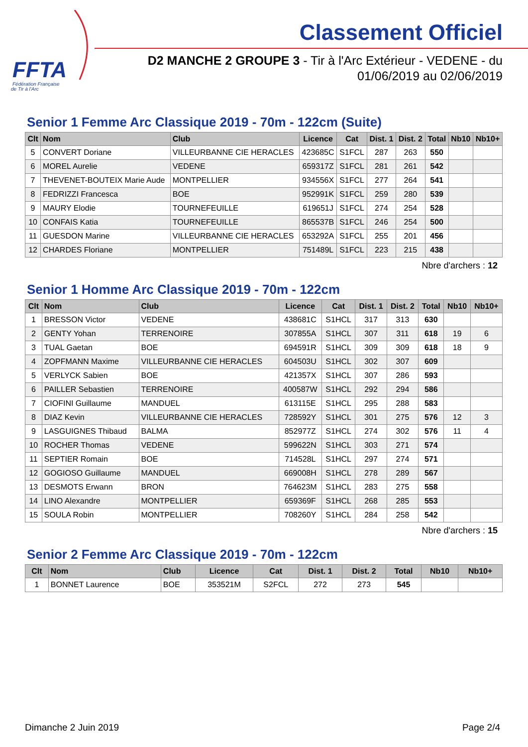FFTA
Fédération Française
de Tir à l'Arc
Classement Officiel
D2 MANCHE 2 GROUPE 3 - Tir à l'Arc Extérieur - VEDENE - du 01/06/2019 au 02/06/2019
Senior 1 Femme Arc Classique 2019 - 70m - 122cm (Suite)
| Clt | Nom | Club | Licence | Cat | Dist. 1 | Dist. 2 | Total | Nb10 | Nb10+ |
| --- | --- | --- | --- | --- | --- | --- | --- | --- | --- |
| 5 | CONVERT Doriane | VILLEURBANNE CIE HERACLES | 423685C | S1FCL | 287 | 263 | 550 | | |
| 6 | MOREL Aurelie | VEDENE | 659317Z | S1FCL | 281 | 261 | 542 | | |
| 7 | THEVENET-BOUTEIX Marie Aude | MONTPELLIER | 934556X | S1FCL | 277 | 264 | 541 | | |
| 8 | FEDRIZZI Francesca | BOE | 952991K | S1FCL | 259 | 280 | 539 | | |
| 9 | MAURY Elodie | TOURNEFEUILLE | 619651J | S1FCL | 274 | 254 | 528 | | |
| 10 | CONFAIS Katia | TOURNEFEUILLE | 865537B | S1FCL | 246 | 254 | 500 | | |
| 11 | GUESDON Marine | VILLEURBANNE CIE HERACLES | 653292A | S1FCL | 255 | 201 | 456 | | |
| 12 | CHARDES Floriane | MONTPELLIER | 751489L | S1FCL | 223 | 215 | 438 | | |
Nbre d'archers : 12
Senior 1 Homme Arc Classique 2019 - 70m - 122cm
| Clt | Nom | Club | Licence | Cat | Dist. 1 | Dist. 2 | Total | Nb10 | Nb10+ |
| --- | --- | --- | --- | --- | --- | --- | --- | --- | --- |
| 1 | BRESSON Victor | VEDENE | 438681C | S1HCL | 317 | 313 | 630 | | |
| 2 | GENTY Yohan | TERRENOIRE | 307855A | S1HCL | 307 | 311 | 618 | 19 | 6 |
| 3 | TUAL Gaetan | BOE | 694591R | S1HCL | 309 | 309 | 618 | 18 | 9 |
| 4 | ZOPFMANN Maxime | VILLEURBANNE CIE HERACLES | 604503U | S1HCL | 302 | 307 | 609 | | |
| 5 | VERLYCK Sabien | BOE | 421357X | S1HCL | 307 | 286 | 593 | | |
| 6 | PAILLER Sebastien | TERRENOIRE | 400587W | S1HCL | 292 | 294 | 586 | | |
| 7 | CIOFINI Guillaume | MANDUEL | 613115E | S1HCL | 295 | 288 | 583 | | |
| 8 | DIAZ Kevin | VILLEURBANNE CIE HERACLES | 728592Y | S1HCL | 301 | 275 | 576 | 12 | 3 |
| 9 | LASGUIGNES Thibaud | BALMA | 852977Z | S1HCL | 274 | 302 | 576 | 11 | 4 |
| 10 | ROCHER Thomas | VEDENE | 599622N | S1HCL | 303 | 271 | 574 | | |
| 11 | SEPTIER Romain | BOE | 714528L | S1HCL | 297 | 274 | 571 | | |
| 12 | GOGIOSO Guillaume | MANDUEL | 669008H | S1HCL | 278 | 289 | 567 | | |
| 13 | DESMOTS Erwann | BRON | 764623M | S1HCL | 283 | 275 | 558 | | |
| 14 | LINO Alexandre | MONTPELLIER | 659369F | S1HCL | 268 | 285 | 553 | | |
| 15 | SOULA Robin | MONTPELLIER | 708260Y | S1HCL | 284 | 258 | 542 | | |
Nbre d'archers : 15
Senior 2 Femme Arc Classique 2019 - 70m - 122cm
| Clt | Nom | Club | Licence | Cat | Dist. 1 | Dist. 2 | Total | Nb10 | Nb10+ |
| --- | --- | --- | --- | --- | --- | --- | --- | --- | --- |
| 1 | BONNET Laurence | BOE | 353521M | S2FCL | 272 | 273 | 545 | | |
Dimanche 2 Juin 2019 Page 2/4